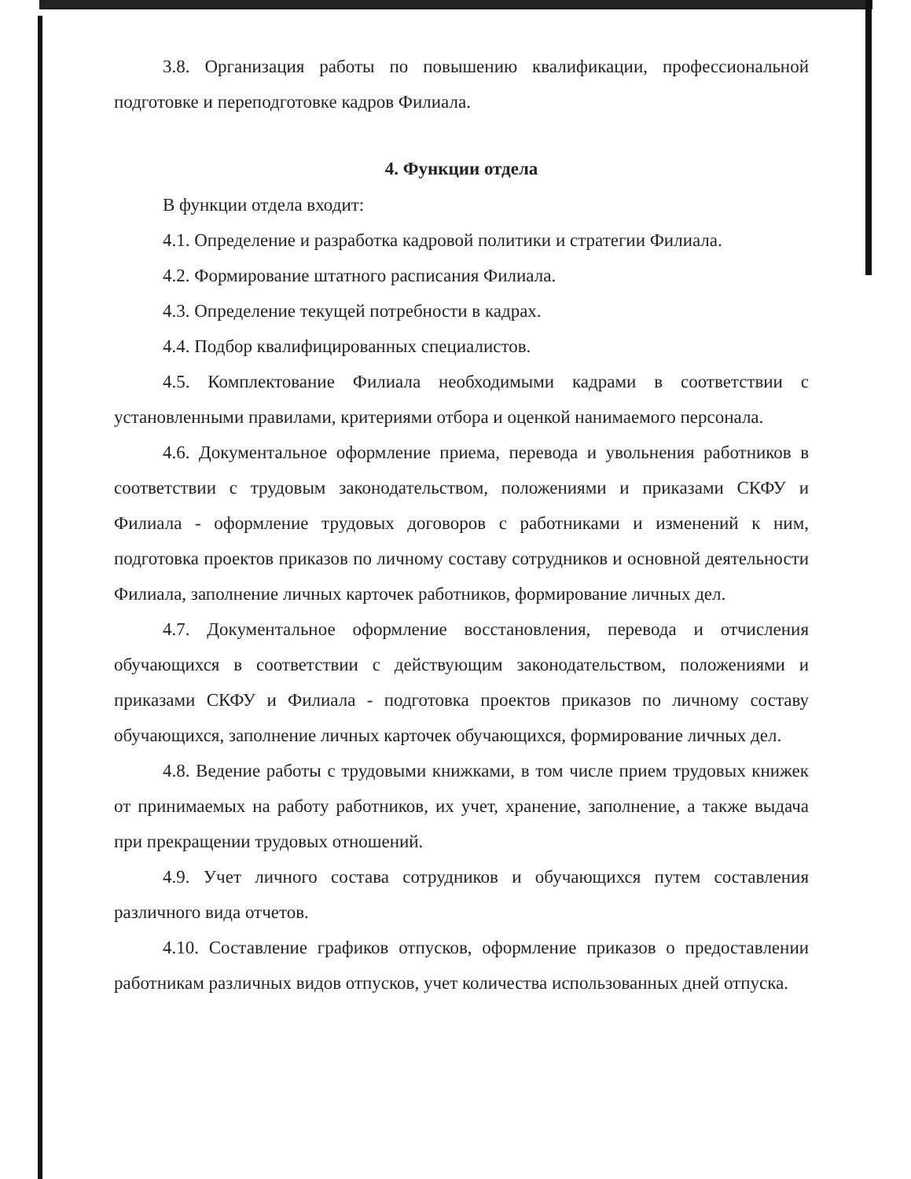3.8. Организация работы по повышению квалификации, профессиональной подготовке и переподготовке кадров Филиала.
4. Функции отдела
В функции отдела входит:
4.1. Определение и разработка кадровой политики и стратегии Филиала.
4.2. Формирование штатного расписания Филиала.
4.3. Определение текущей потребности в кадрах.
4.4. Подбор квалифицированных специалистов.
4.5. Комплектование Филиала необходимыми кадрами в соответствии с установленными правилами, критериями отбора и оценкой нанимаемого персонала.
4.6. Документальное оформление приема, перевода и увольнения работников в соответствии с трудовым законодательством, положениями и приказами СКФУ и Филиала - оформление трудовых договоров с работниками и изменений к ним, подготовка проектов приказов по личному составу сотрудников и основной деятельности Филиала, заполнение личных карточек работников, формирование личных дел.
4.7. Документальное оформление восстановления, перевода и отчисления обучающихся в соответствии с действующим законодательством, положениями и приказами СКФУ и Филиала - подготовка проектов приказов по личному составу обучающихся, заполнение личных карточек обучающихся, формирование личных дел.
4.8. Ведение работы с трудовыми книжками, в том числе прием трудовых книжек от принимаемых на работу работников, их учет, хранение, заполнение, а также выдача при прекращении трудовых отношений.
4.9. Учет личного состава сотрудников и обучающихся путем составления различного вида отчетов.
4.10. Составление графиков отпусков, оформление приказов о предоставлении работникам различных видов отпусков, учет количества использованных дней отпуска.